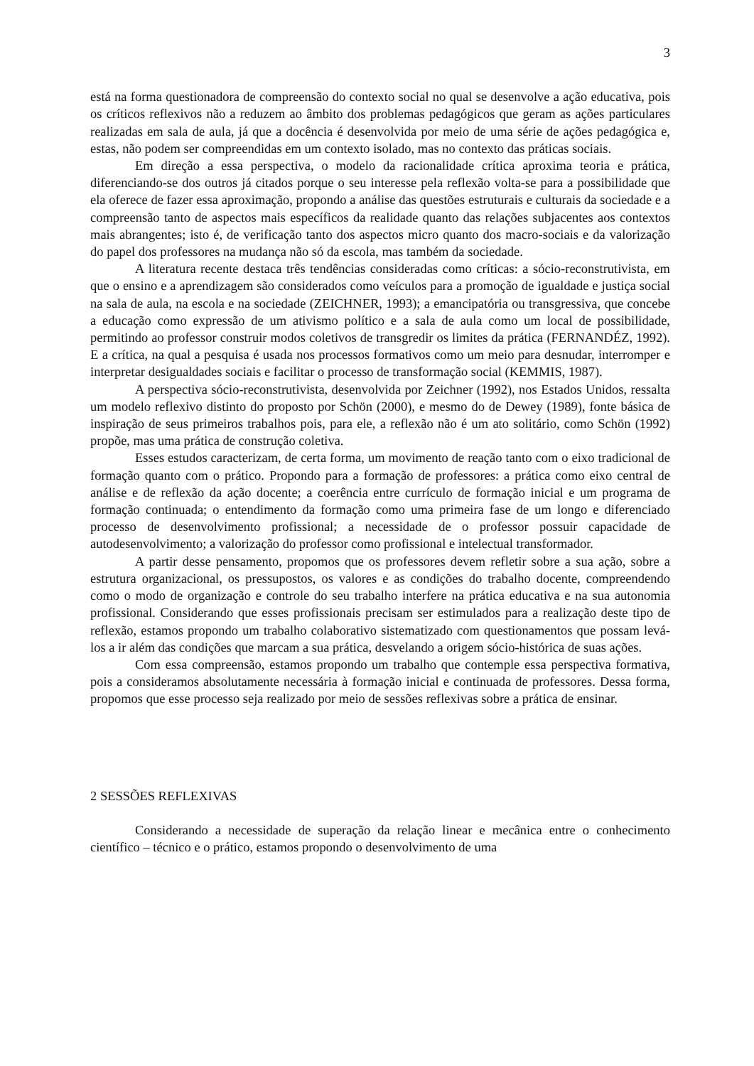3
está na forma questionadora de compreensão do contexto social no qual se desenvolve a ação educativa, pois os críticos reflexivos não a reduzem ao âmbito dos problemas pedagógicos que geram as ações particulares realizadas em sala de aula, já que a docência é desenvolvida por meio de uma série de ações pedagógica e, estas, não podem ser compreendidas em um contexto isolado, mas no contexto das práticas sociais.
Em direção a essa perspectiva, o modelo da racionalidade crítica aproxima teoria e prática, diferenciando-se dos outros já citados porque o seu interesse pela reflexão volta-se para a possibilidade que ela oferece de fazer essa aproximação, propondo a análise das questões estruturais e culturais da sociedade e a compreensão tanto de aspectos mais específicos da realidade quanto das relações subjacentes aos contextos mais abrangentes; isto é, de verificação tanto dos aspectos micro quanto dos macro-sociais e da valorização do papel dos professores na mudança não só da escola, mas também da sociedade.
A literatura recente destaca três tendências consideradas como críticas: a sócio-reconstrutivista, em que o ensino e a aprendizagem são considerados como veículos para a promoção de igualdade e justiça social na sala de aula, na escola e na sociedade (ZEICHNER, 1993); a emancipatória ou transgressiva, que concebe a educação como expressão de um ativismo político e a sala de aula como um local de possibilidade, permitindo ao professor construir modos coletivos de transgredir os limites da prática (FERNANDÉZ, 1992). E a crítica, na qual a pesquisa é usada nos processos formativos como um meio para desnudar, interromper e interpretar desigualdades sociais e facilitar o processo de transformação social (KEMMIS, 1987).
A perspectiva sócio-reconstrutivista, desenvolvida por Zeichner (1992), nos Estados Unidos, ressalta um modelo reflexivo distinto do proposto por Schön (2000), e mesmo do de Dewey (1989), fonte básica de inspiração de seus primeiros trabalhos pois, para ele, a reflexão não é um ato solitário, como Schön (1992) propõe, mas uma prática de construção coletiva.
Esses estudos caracterizam, de certa forma, um movimento de reação tanto com o eixo tradicional de formação quanto com o prático. Propondo para a formação de professores: a prática como eixo central de análise e de reflexão da ação docente; a coerência entre currículo de formação inicial e um programa de formação continuada; o entendimento da formação como uma primeira fase de um longo e diferenciado processo de desenvolvimento profissional; a necessidade de o professor possuir capacidade de autodesenvolvimento; a valorização do professor como profissional e intelectual transformador.
A partir desse pensamento, propomos que os professores devem refletir sobre a sua ação, sobre a estrutura organizacional, os pressupostos, os valores e as condições do trabalho docente, compreendendo como o modo de organização e controle do seu trabalho interfere na prática educativa e na sua autonomia profissional. Considerando que esses profissionais precisam ser estimulados para a realização deste tipo de reflexão, estamos propondo um trabalho colaborativo sistematizado com questionamentos que possam levá-los a ir além das condições que marcam a sua prática, desvelando a origem sócio-histórica de suas ações.
Com essa compreensão, estamos propondo um trabalho que contemple essa perspectiva formativa, pois a consideramos absolutamente necessária à formação inicial e continuada de professores. Dessa forma, propomos que esse processo seja realizado por meio de sessões reflexivas sobre a prática de ensinar.
2 SESSÕES REFLEXIVAS
Considerando a necessidade de superação da relação linear e mecânica entre o conhecimento científico – técnico e o prático, estamos propondo o desenvolvimento de uma